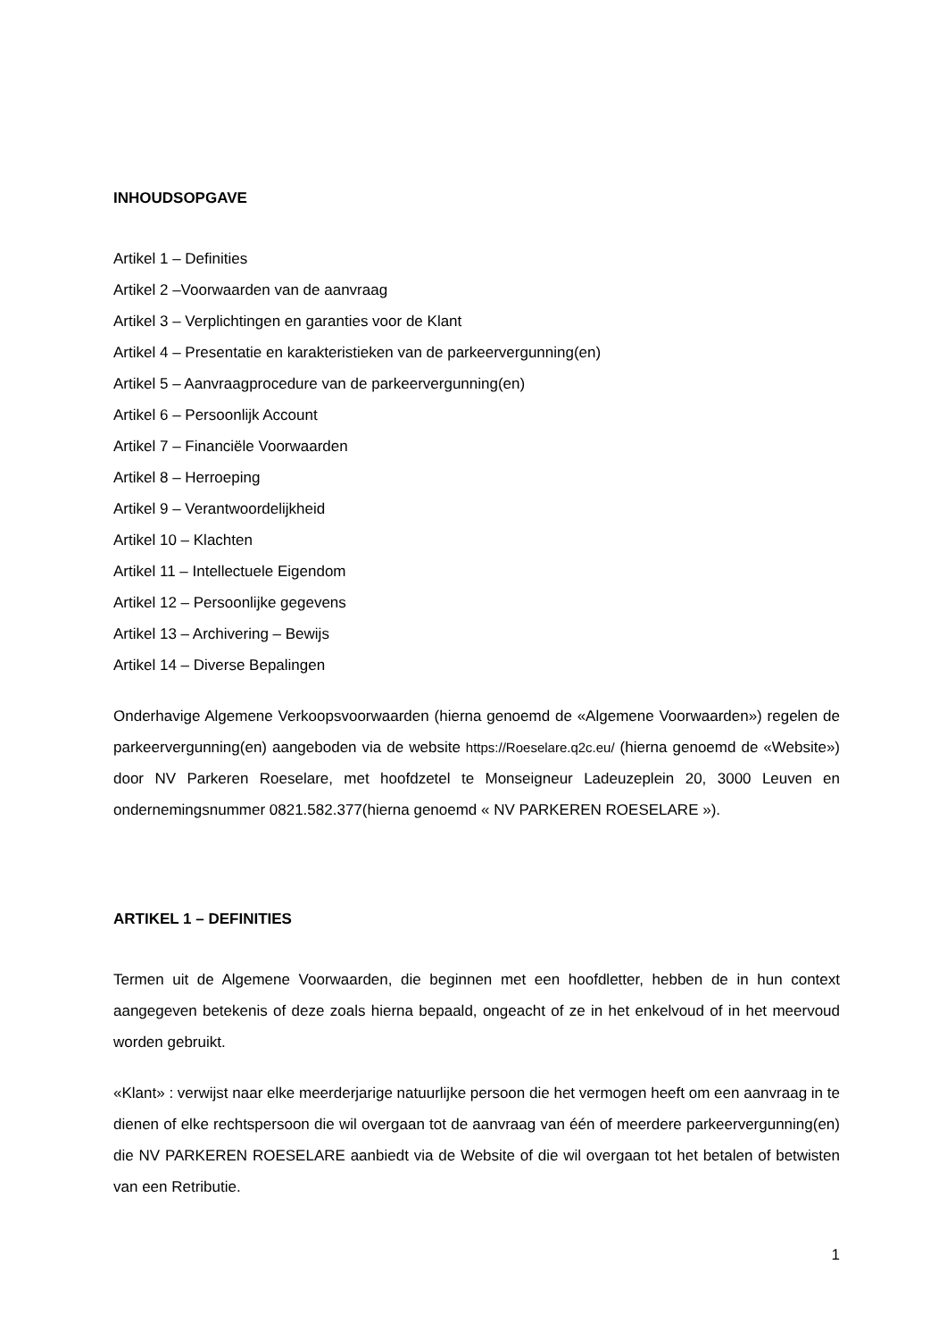INHOUDSOPGAVE
Artikel 1 – Definities
Artikel 2 –Voorwaarden van de aanvraag
Artikel 3 – Verplichtingen en garanties voor de Klant
Artikel 4 – Presentatie en karakteristieken van de parkeervergunning(en)
Artikel 5 – Aanvraagprocedure van de parkeervergunning(en)
Artikel 6 – Persoonlijk Account
Artikel 7 – Financiële Voorwaarden
Artikel 8 – Herroeping
Artikel 9 – Verantwoordelijkheid
Artikel 10 – Klachten
Artikel 11 – Intellectuele Eigendom
Artikel 12 – Persoonlijke gegevens
Artikel 13 – Archivering – Bewijs
Artikel 14 – Diverse Bepalingen
Onderhavige Algemene Verkoopsvoorwaarden (hierna genoemd de «Algemene Voorwaarden») regelen de parkeervergunning(en) aangeboden via de website https://Roeselare.q2c.eu/ (hierna genoemd de «Website») door NV Parkeren Roeselare, met hoofdzetel te Monseigneur Ladeuzeplein 20, 3000 Leuven en ondernemingsnummer 0821.582.377(hierna genoemd « NV PARKEREN ROESELARE »).
ARTIKEL 1 – DEFINITIES
Termen uit de Algemene Voorwaarden, die beginnen met een hoofdletter, hebben de in hun context aangegeven betekenis of deze zoals hierna bepaald, ongeacht of ze in het enkelvoud of in het meervoud worden gebruikt.
«Klant» : verwijst naar elke meerderjarige natuurlijke persoon die het vermogen heeft om een aanvraag in te dienen of elke rechtspersoon die wil overgaan tot de aanvraag van één of meerdere parkeervergunning(en) die NV PARKEREN ROESELARE aanbiedt via de Website of die wil overgaan tot het betalen of betwisten van een Retributie.
1